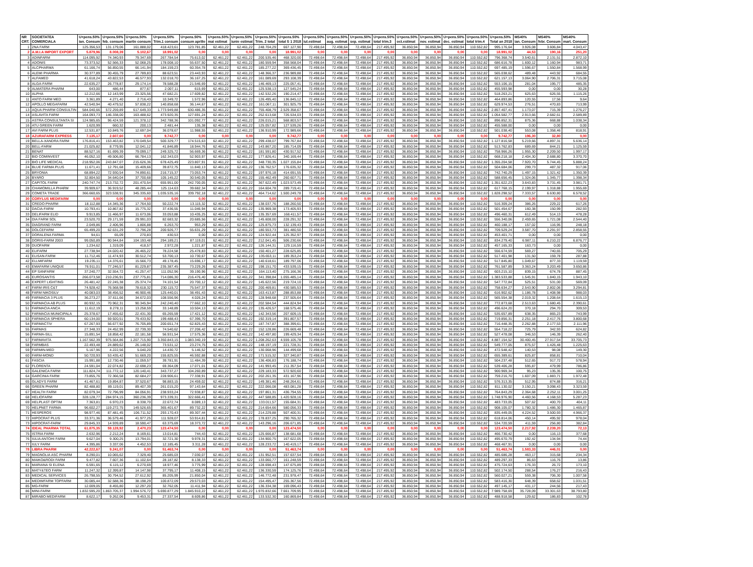| NR CRT. | SOCIETATEA COMERCIALA | U+pens.50% ian. Consum | U+pens.50% feb. consum | U+pens.50% martie consum | U+pens.50% Trim.1 consum | U+pens.50% consum aprilie | U+pens.50% mai estimat | U+pens.50% iunie estimat | U+pens.50% Trim. 2 total | U+pens.50% total S 1 2018 | U+pens.50% iul.estimat | U+pens.50% aug. estimat | U+pens.50% sep. estimat | U+pens.50% total trim.3 | U+pens.50% oct.estimat | U+pens.50% nov. estimat | U+pens.50% dec. estimat | U+pens.50% total trim.4 | U+pens.50% Total an 2018 | MS40% ian. Consum | MS40% febr. Consum | MS40% mart. Consum |
| --- | --- | --- | --- | --- | --- | --- | --- | --- | --- | --- | --- | --- | --- | --- | --- | --- | --- | --- | --- | --- | --- | --- |
| 1 | 2NA FARM | 125.356,53 | 131.179,06 | 161.888,02 | 418.423,61 | 123.781,85 | 62.461,22 | 62.461,22 | 248.704,29 | 667.127,90 | 72.498,64 | 72.498,64 | 72.498,64 | 217.495,92 | 36.850,94 | 36.850,94 | 36.850,94 | 110.552,82 | 995.176,64 | 3.926,08 | 3.606,84 | 4.043,47 |
| 2 | A.M.I.A IMPORT EXPORT | 5.879,96 | 8.008,39 | 5.102,67 | 18.991,02 | 0,00 | 0,00 | 0,00 | 0,00 | 18.991,02 | 0,00 | 0,00 | 0,00 | 0,00 | 0,00 | 0,00 | 0,00 | 0,00 | 18.991,02 | 44,53 | 190,16 | 251,20 |
| 3 | ADINFARM | 114.095,92 | 74.340,93 | 79.347,69 | 267.784,54 | 75.613,02 | 62.461,22 | 62.461,22 | 200.535,46 | 468.320,00 | 72.498,64 | 72.498,64 | 72.498,64 | 217.495,92 | 36.850,94 | 36.850,94 | 36.850,94 | 110.552,82 | 796.368,74 | 3.540,61 | 2.131,51 | 2.872,10 |
| 4 | ADONIS | 73.373,52 | 52.566,33 | 52.068,25 | 178.008,10 | 55.637,50 | 62.461,22 | 62.461,22 | 180.559,94 | 358.568,04 | 72.498,64 | 72.498,64 | 72.498,64 | 217.495,92 | 36.850,94 | 36.850,94 | 36.850,94 | 110.552,82 | 686.616,78 | 1.600,12 | 1.160,94 | 983,71 |
| 5 | ALCPHARMA | 61.166,74 | 56.850,55 | 66.141,94 | 184.159,23 | 60.354,78 | 62.461,22 | 62.461,22 | 185.277,22 | 369.436,45 | 72.498,64 | 72.498,64 | 72.498,64 | 217.495,92 | 36.850,94 | 36.850,94 | 36.850,94 | 110.552,82 | 697.485,19 | 1.596,67 | 1.550,84 | 1.568,99 |
| 6 | ALEMI PHARMA | 30.377,89 | 30.455,79 | 27.789,83 | 88.623,51 | 23.443,93 | 62.461,22 | 62.461,22 | 148.366,37 | 236.989,88 | 72.498,64 | 72.498,64 | 72.498,64 | 217.495,92 | 36.850,94 | 36.850,94 | 36.850,94 | 110.552,82 | 565.038,62 | 489,48 | 443,92 | 684,55 |
| 7 | ALFAMED | 41.618,24 | 43.822,53 | 46.577,93 | 132.018,70 | 36.167,25 | 62.461,22 | 62.461,22 | 161.089,69 | 293.108,39 | 72.498,64 | 72.498,64 | 72.498,64 | 217.495,92 | 36.850,94 | 36.850,94 | 36.850,94 | 110.552,82 | 621.157,13 | 3.064,90 | 2.706,31 | 3.715,08 |
| 8 | ALGA-FARM | 22.635,27 | 26.778,87 | 29.174,14 | 78.588,28 | 21.546,69 | 62.461,22 | 62.461,22 | 146.469,13 | 225.057,41 | 72.498,64 | 72.498,64 | 72.498,64 | 217.495,92 | 36.850,94 | 36.850,94 | 36.850,94 | 110.552,82 | 553.106,15 | 281,04 | 195,77 | 485,35 |
| 9 | ALMATERA PHARM | 643,00 | 486,44 | 877,67 | 2.007,11 | 615,69 | 62.461,22 | 62.461,22 | 125.538,13 | 127.545,24 | 72.498,64 | 72.498,64 | 72.498,64 | 217.495,92 | 36.850,94 | 36.850,94 | 36.850,94 | 110.552,82 | 455.593,98 | 0,00 | 0,00 | 30,28 |
| 10 | ALPHA | 12.212,66 | 12.143,99 | 23.325,56 | 47.682,21 | 17.609,82 | 62.461,22 | 62.461,22 | 142.532,26 | 190.214,47 | 72.498,64 | 72.498,64 | 72.498,64 | 217.495,92 | 36.850,94 | 36.850,94 | 36.850,94 | 110.552,82 | 518.263,21 | 625,63 | 626,55 | 1.115,26 |
| 11 | ANTO FARM MED | 3.361,89 | 4.271,40 | 2.716,43 | 10.349,72 | 1.572,96 | 62.461,22 | 62.461,22 | 126.495,40 | 136.845,12 | 72.498,64 | 72.498,64 | 72.498,64 | 217.495,92 | 36.850,94 | 36.850,94 | 36.850,94 | 110.552,82 | 464.893,86 | 120,55 | 17,56 | 9,64 |
| 12 | APOLLO MEGAFARM | 42.540,94 | 40.479,52 | 57.838,22 | 140.858,68 | 36.144,67 | 62.461,22 | 62.461,22 | 161.067,11 | 301.925,79 | 72.498,64 | 72.498,64 | 72.498,64 | 217.495,92 | 36.850,94 | 36.850,94 | 36.850,94 | 110.552,82 | 629.974,53 | 276,51 | 470,83 | 713,99 |
| 13 | AQUA PHARM CONSULTIN | 584.040,66 | 572.259,89 | 617.649,33 | 1.773.949,88 | 630.486,35 | 62.461,22 | 62.461,22 | 755.408,79 | 2.529.358,67 | 72.498,64 | 72.498,64 | 72.498,64 | 217.495,92 | 36.850,94 | 36.850,94 | 36.850,94 | 110.552,82 | 2.857.407,41 | 1.173,07 | 715,39 | 1.276,27 |
| 14 | ASLAVITA FARM | 164.093,73 | 146.338,00 | 163.488,62 | 473.920,35 | 127.691,24 | 62.461,22 | 62.461,22 | 252.613,68 | 726.534,03 | 72.498,64 | 72.498,64 | 72.498,64 | 217.495,92 | 36.850,94 | 36.850,94 | 36.850,94 | 110.552,82 | 1.054.582,77 | 2.913,66 | 2.682,61 | 2.589,89 |
| 15 | ASTRA CONSULTANTA SI | 124.985,65 | 96.424,59 | 121.378,12 | 342.788,36 | 101.092,77 | 62.461,22 | 62.461,22 | 226.015,21 | 568.803,57 | 72.498,64 | 72.498,64 | 72.498,64 | 217.495,92 | 36.850,94 | 36.850,94 | 36.850,94 | 110.552,82 | 896.852,31 | 875,36 | 668,88 | 1.038,34 |
| 16 | ATU GREEN FARM | 1.620,99 | 660,32 | 200,13 | 2.481,44 | 135,38 | 62.461,22 | 62.461,22 | 125.057,82 | 127.539,26 | 72.498,64 | 72.498,64 | 72.498,64 | 217.495,92 | 36.850,94 | 36.850,94 | 36.850,94 | 110.552,82 | 455.588,00 | 0,00 | 0,00 | 0,00 |
| 17 | AVI FARM PLUS | 12.531,87 | 10.849,76 | 12.697,04 | 36.078,67 | 11.988,55 | 62.461,22 | 62.461,22 | 136.910,99 | 172.989,66 | 72.498,64 | 72.498,64 | 72.498,64 | 217.495,92 | 36.850,94 | 36.850,94 | 36.850,94 | 110.552,82 | 501.038,40 | 553,08 | 1.358,46 | 818,91 |
| 18 | AZURAFARM EXPRESS | 7.135,17 | 2.607,60 | 0,00 | 9.742,77 | 0,00 | 0,00 | 0,00 | 0,00 | 9.742,77 | 0,00 | 0,00 | 0,00 | 0,00 | 0,00 | 0,00 | 0,00 | 0,00 | 9.742,77 | 196,30 | 32,80 | 0,00 |
| 19 | BELLA-XANDRA FARM | 176.816,41 | 153.463,82 | 170.049,54 | 500.329,77 | 174.515,63 | 62.461,22 | 62.461,22 | 299.438,07 | 799.767,84 | 72.498,64 | 72.498,64 | 72.498,64 | 217.495,92 | 36.850,94 | 36.850,94 | 36.850,94 | 110.552,82 | 1.127.816,58 | 5.219,66 | 4.897,31 | 5.636,14 |
| 20 | BELL-FARM | 21.025,82 | 8.779,95 | 12.041,12 | 41.846,89 | 18.944,76 | 62.461,22 | 62.461,22 | 143.867,20 | 185.714,09 | 72.498,64 | 72.498,64 | 72.498,64 | 217.495,92 | 36.850,94 | 36.850,94 | 36.850,94 | 110.552,82 | 513.762,83 | 689,69 | 844,21 | 1.125,59 |
| 21 | BENAT | 88.527,16 | 81.699,39 | 79.099,17 | 249.325,72 | 56.669,36 | 62.461,22 | 62.461,22 | 181.591,80 | 430.917,52 | 72.498,64 | 72.498,64 | 72.498,64 | 217.495,92 | 36.850,94 | 36.850,94 | 36.850,94 | 110.552,82 | 758.966,26 | 1.955,30 | 2.209,50 | 1.997,17 |
| 22 | BID COMINVEST | 46.052,10 | 49.506,80 | 66.784,13 | 162.343,03 | 52.903,97 | 62.461,22 | 62.461,22 | 177.826,41 | 340.169,44 | 72.498,64 | 72.498,64 | 72.498,64 | 217.495,92 | 36.850,94 | 36.850,94 | 36.850,94 | 110.552,82 | 668.218,18 | 2.404,30 | 2.688,80 | 3.370,70 |
| 23 | BIO LIFE MEDICAL | 218.952,06 | 243.847,07 | 215.626,36 | 678.425,49 | 223.807,91 | 62.461,22 | 62.461,22 | 348.730,35 | 1.027.155,84 | 72.498,64 | 72.498,64 | 72.498,64 | 217.495,92 | 36.850,94 | 36.850,94 | 36.850,94 | 110.552,82 | 1.355.204,58 | 7.920,70 | 5.744,45 | 5.888,24 |
| 24 | BLUE FARMA PLUS | 11.671,41 | 12.791,68 | 15.409,66 | 39.872,75 | 11.840,13 | 62.461,22 | 62.461,22 | 136.762,57 | 176.635,32 | 72.498,64 | 72.498,64 | 72.498,64 | 217.495,92 | 36.850,94 | 36.850,94 | 36.850,94 | 110.552,82 | 504.684,06 | 299,73 | 487,32 | 917,06 |
| 25 | BRYONIA | 68.894,22 | 72.930,54 | 74.890,61 | 216.715,37 | 73.053,74 | 62.461,22 | 62.461,22 | 197.976,18 | 414.691,55 | 72.498,64 | 72.498,64 | 72.498,64 | 217.495,92 | 36.850,94 | 36.850,94 | 36.850,94 | 110.552,82 | 742.740,29 | 1.497,15 | 1.321,42 | 1.350,39 |
| 26 | BYARO | 32.804,50 | 34.640,04 | 37.700,68 | 105.145,22 | 30.540,05 | 62.461,22 | 62.461,22 | 155.462,49 | 260.607,71 | 72.498,64 | 72.498,64 | 72.498,64 | 217.495,92 | 36.850,94 | 36.850,94 | 36.850,94 | 110.552,82 | 588.656,45 | 1.324,06 | 1.345,77 | 1.398,34 |
| 27 | CAPITOL FARM | 240.747,74 | 213.732,72 | 201.470,54 | 655.951,00 | 242.700,05 | 62.461,22 | 62.461,22 | 367.622,49 | 1.023.573,49 | 72.498,64 | 72.498,64 | 72.498,64 | 217.495,92 | 36.850,94 | 36.850,94 | 36.850,94 | 110.552,82 | 1.351.622,23 | 3.643,83 | 3.731,45 | 3.981,71 |
| 28 | CHAMOMILLA PHARM | 39.909,67 | 36.919,52 | 48.285,44 | 125.114,63 | 39.682,34 | 62.461,22 | 62.461,22 | 164.604,78 | 289.719,41 | 72.498,64 | 72.498,64 | 72.498,64 | 217.495,92 | 36.850,94 | 36.850,94 | 36.850,94 | 110.552,82 | 617.768,15 | 2.199,97 | 1.318,88 | 1.955,69 |
| 29 | COMETA TRADE | 366.660,65 | 323.538,91 | 345.335,60 | 1.035.535,16 | 339.792,18 | 62.461,22 | 62.461,22 | 464.714,62 | 1.500.249,78 | 72.498,64 | 72.498,64 | 72.498,64 | 217.495,92 | 36.850,94 | 36.850,94 | 36.850,94 | 110.552,82 | 1.828.298,52 | 7.333,57 | 6.630,80 | 6.578,52 |
| 30 | CORYLUS MEDIFARM | 0,00 | 0,00 | 0,00 | 0,00 | 0,00 | 0,00 | 0,00 | 0,00 | 0,00 | 0,00 | 0,00 | 0,00 | 0,00 | 0,00 | 0,00 | 0,00 | 0,00 | 0,00 | 0,00 | 0,00 | 0,00 |
| 31 | CREDO PHARM | 18.112,88 | 14.345,36 | 17.764,50 | 50.222,74 | 13.115,32 | 62.461,22 | 62.461,22 | 138.037,76 | 188.260,50 | 72.498,64 | 72.498,64 | 72.498,64 | 217.495,92 | 36.850,94 | 36.850,94 | 36.850,94 | 110.552,82 | 516.309,24 | 386,26 | 229,22 | 617,26 |
| 32 | DACIA-FARM | 10.793,41 | 10.867,82 | 15.775,32 | 37.436,55 | 11.046,94 | 62.461,22 | 62.461,22 | 135.969,38 | 173.405,93 | 72.498,64 | 72.498,64 | 72.498,64 | 217.495,92 | 36.850,94 | 36.850,94 | 36.850,94 | 110.552,82 | 501.454,67 | 160,38 | 150,99 | 282,93 |
| 33 | DELIFARM ELID | 9.913,85 | 11.466,97 | 11.673,06 | 33.053,88 | 10.435,25 | 62.461,22 | 62.461,22 | 135.357,69 | 168.411,57 | 72.498,64 | 72.498,64 | 72.498,64 | 217.495,92 | 36.850,94 | 36.850,94 | 36.850,94 | 110.552,82 | 496.460,31 | 612,49 | 514,13 | 478,28 |
| 34 | DIA FARM SOL | 23.520,70 | 29.171,59 | 29.991,03 | 82.683,32 | 20.685,56 | 62.461,22 | 62.461,22 | 145.608,00 | 228.291,32 | 72.498,64 | 72.498,64 | 72.498,64 | 217.495,92 | 36.850,94 | 36.850,94 | 36.850,94 | 110.552,82 | 556.340,06 | 2.459,65 | 1.721,08 | 2.544,40 |
| 35 | DIAGRAND FARM | 2.049,86 | 2.406,96 | 1.806,88 | 6.263,70 | 953,29 | 62.461,22 | 62.461,22 | 125.875,73 | 132.139,43 | 72.498,64 | 72.498,64 | 72.498,64 | 217.495,92 | 36.850,94 | 36.850,94 | 36.850,94 | 110.552,82 | 460.188,17 | 157,02 | 116,95 | 248,18 |
| 36 | DOLCEFARM | 65.499,20 | 62.631,29 | 72.796,28 | 200.926,77 | 55.631,29 | 62.461,22 | 62.461,22 | 180.553,73 | 381.480,50 | 72.498,64 | 72.498,64 | 72.498,64 | 217.495,92 | 36.850,94 | 36.850,94 | 36.850,94 | 110.552,82 | 709.529,24 | 3.587,70 | 2.291,97 | 2.858,55 |
| 37 | DORALENA FARMA | 94,61 | 65,09 | 270,83 | 430,53 | 0,00 | 62.461,22 | 62.461,22 | 124.922,44 | 125.352,97 | 72.498,64 | 72.498,64 | 72.498,64 | 217.495,92 | 36.850,94 | 36.850,94 | 36.850,94 | 110.552,82 | 453.401,71 | 0,00 | 0,00 | 0,00 |
| 38 | DORIS-FARM 2003 | 99.050,89 | 90.944,84 | 104.193,48 | 294.189,21 | 87.119,01 | 62.461,22 | 62.461,22 | 212.041,45 | 506.230,66 | 72.498,64 | 72.498,64 | 72.498,64 | 217.495,92 | 36.850,94 | 36.850,94 | 36.850,94 | 110.552,82 | 834.279,40 | 6.987,11 | 6.210,22 | 6.876,77 |
| 39 | DUOFARM | 1.234,62 | 1.319,09 | 418,57 | 2.972,28 | 1.221,87 | 62.461,22 | 62.461,22 | 126.144,31 | 129.116,59 | 72.498,64 | 72.498,64 | 72.498,64 | 217.495,92 | 36.850,94 | 36.850,94 | 36.850,94 | 110.552,82 | 457.165,33 | 163,73 | 0,00 | 0,00 |
| 40 | ELIFARM | 27.738,94 | 24.020,42 | 26.465,22 | 78.224,58 | 25.478,83 | 62.461,22 | 62.461,22 | 150.401,27 | 228.625,85 | 72.498,64 | 72.498,64 | 72.498,64 | 217.495,92 | 36.850,94 | 36.850,94 | 36.850,94 | 110.552,82 | 556.674,59 | 569,27 | 740,65 | 705,29 |
| 41 | ELISAN-FARM | 11.712,46 | 11.474,93 | 30.512,74 | 53.700,13 | 10.730,67 | 62.461,22 | 62.461,22 | 135.653,11 | 189.353,24 | 72.498,64 | 72.498,64 | 72.498,64 | 217.495,92 | 36.850,94 | 36.850,94 | 36.850,94 | 110.552,82 | 517.401,98 | 131,50 | 159,78 | 287,88 |
| 42 | ELLMIFARM | 19.235,11 | 14.376,61 | 15.566,73 | 49.178,45 | 15.696,17 | 62.461,22 | 62.461,22 | 140.618,61 | 189.797,06 | 72.498,64 | 72.498,64 | 72.498,64 | 217.495,92 | 36.850,94 | 36.850,94 | 36.850,94 | 110.552,82 | 517.845,80 | 1.049,67 | 877,33 | 1.119,59 |
| 43 | EMAFARM UNIQUE | 76.911,01 | 77.246,57 | 81.229,87 | 235.387,45 | 73.229,26 | 62.461,22 | 62.461,22 | 198.151,70 | 433.539,15 | 72.498,64 | 72.498,64 | 72.498,64 | 217.495,92 | 36.850,94 | 36.850,94 | 36.850,94 | 110.552,82 | 761.587,89 | 3.363,24 | 3.203,49 | 3.650,86 |
| 44 | EP SANFARM | 37.240,77 | 32.554,72 | 41.257,47 | 111.052,96 | 39.190,96 | 62.461,22 | 62.461,22 | 164.113,40 | 275.166,36 | 72.498,64 | 72.498,64 | 72.498,64 | 217.495,92 | 36.850,94 | 36.850,94 | 36.850,94 | 110.552,82 | 603.215,10 | 839,15 | 674,78 | 887,45 |
| 45 | EUROSANTIS | 266.073,58 | 210.236,91 | 237.775,81 | 714.086,30 | 216.476,40 | 62.461,22 | 62.461,22 | 341.398,84 | 1.055.485,14 | 72.498,64 | 72.498,64 | 72.498,64 | 217.495,92 | 36.850,94 | 36.850,94 | 36.850,94 | 110.552,82 | 1.383.533,88 | 1.545,91 | 1.840,15 | 1.943,10 |
| 46 | EXPERT LIGHTING | 26.481,42 | 22.245,38 | 25.374,74 | 74.101,54 | 20.700,12 | 62.461,22 | 62.461,22 | 145.622,56 | 219.724,10 | 72.498,64 | 72.498,64 | 72.498,64 | 217.495,92 | 36.850,94 | 36.850,94 | 36.850,94 | 110.552,82 | 547.772,84 | 525,51 | 531,00 | 569,09 |
| 47 | FARM IRIS C&T | 74.928,42 | 76.568,98 | 78.618,32 | 230.115,72 | 75.547,37 | 62.461,22 | 62.461,22 | 200.469,81 | 430.585,53 | 72.498,64 | 72.498,64 | 72.498,64 | 217.495,92 | 36.850,94 | 36.850,94 | 36.850,94 | 110.552,82 | 758.634,27 | 2.543,90 | 2.802,06 | 3.294,81 |
| 48 | FARM NIKOSILV | 40.083,03 | 38.456,52 | 46.900,46 | 125.440,01 | 38.491,43 | 62.461,22 | 62.461,22 | 163.413,87 | 288.853,88 | 72.498,64 | 72.498,64 | 72.498,64 | 217.495,92 | 36.850,94 | 36.850,94 | 36.850,94 | 110.552,82 | 616.902,62 | 1.186,78 | 1.408,98 | 988,03 |
| 49 | FARMACIA 3 PLUS | 36.273,27 | 37.611,66 | 34.672,03 | 108.556,96 | 4.026,24 | 62.461,22 | 62.461,22 | 128.948,68 | 237.505,64 | 72.498,64 | 72.498,64 | 72.498,64 | 217.495,92 | 36.850,94 | 36.850,94 | 36.850,94 | 110.552,82 | 565.554,38 | 2.019,32 | 1.208,64 | 1.615,13 |
| 50 | FARMACIA AB PLUS | 80.932,15 | 70.962,31 | 90.345,94 | 242.240,40 | 77.662,10 | 62.461,22 | 62.461,22 | 202.584,54 | 444.824,94 | 72.498,64 | 72.498,64 | 72.498,64 | 217.495,92 | 36.850,94 | 36.850,94 | 36.850,94 | 110.552,82 | 772.873,68 | 2.513,63 | 1.680,45 | 2.390,61 |
| 51 | FARMACIA ANCA | 11.612,19 | 8.278,11 | 13.258,59 | 33.148,89 | 10.504,13 | 62.461,22 | 62.461,22 | 135.426,57 | 168.575,46 | 72.498,64 | 72.498,64 | 72.498,64 | 217.495,92 | 36.850,94 | 36.850,94 | 36.850,94 | 110.552,82 | 496.624,20 | 370,18 | 294,70 | 309,53 |
| 52 | FARMACIA MUNICIPALA | 25.378,67 | 17.455,62 | 22.431,30 | 65.265,59 | 17.421,12 | 62.461,22 | 62.461,22 | 142.343,56 | 207.609,15 | 72.498,64 | 72.498,64 | 72.498,64 | 217.495,92 | 36.850,94 | 36.850,94 | 36.850,94 | 110.552,82 | 535.657,89 | 638,35 | 865,23 | 743,99 |
| 53 | FARMACIA SPHERA | 60.134,00 | 59.920,51 | 79.433,92 | 199.488,43 | 67.396,70 | 62.461,22 | 62.461,22 | 192.319,14 | 391.807,57 | 72.498,64 | 72.498,64 | 72.498,64 | 217.495,92 | 36.850,94 | 36.850,94 | 36.850,94 | 110.552,82 | 719.856,31 | 2.251,18 | 2.417,76 | 3.800,68 |
| 54 | FARMACTIV | 67.267,93 | 56.677,92 | 76.705,89 | 200.651,74 | 62.825,43 | 62.461,22 | 62.461,22 | 187.747,87 | 388.399,61 | 72.498,64 | 72.498,64 | 72.498,64 | 217.495,92 | 36.850,94 | 36.850,94 | 36.850,94 | 110.552,82 | 716.448,35 | 2.262,88 | 2.177,53 | 2.111,96 |
| 55 | FARMAS | 27.348,33 | 24.452,99 | 22.739,30 | 74.540,62 | 27.206,42 | 62.461,22 | 62.461,22 | 152.128,86 | 226.669,48 | 72.498,64 | 72.498,64 | 72.498,64 | 217.495,92 | 36.850,94 | 36.850,94 | 36.850,94 | 110.552,82 | 554.718,22 | 725,79 | 342,93 | 624,82 |
| 56 | FARMA-SILL | 15.891,54 | 18.858,42 | 22.181,58 | 56.931,54 | 17.575,36 | 62.461,22 | 62.461,22 | 142.497,80 | 199.429,34 | 72.498,64 | 72.498,64 | 72.498,64 | 217.495,92 | 36.850,94 | 36.850,94 | 36.850,94 | 110.552,82 | 527.478,08 | 346,53 | 146,39 | 262,40 |
| 57 | FARMAVITA | 1.167.562,39 | 975.564,86 | 1.207.715,90 | 3.350.843,15 | 1.083.340,19 | 62.461,22 | 62.461,22 | 1.208.262,63 | 4.559.105,78 | 72.498,64 | 72.498,64 | 72.498,64 | 217.495,92 | 36.850,94 | 36.850,94 | 36.850,94 | 110.552,82 | 4.887.154,52 | 30.400,45 | 27.917,54 | 33.705,73 |
| 58 | FARMBAS | 22.493,48 | 24.889,62 | 26.148,02 | 73.531,12 | 23.274,75 | 62.461,22 | 62.461,22 | 148.197,19 | 221.728,31 | 72.498,64 | 72.498,64 | 72.498,64 | 217.495,92 | 36.850,94 | 36.850,94 | 36.850,94 | 110.552,82 | 549.777,05 | 875,57 | 1.426,48 | 1.225,63 |
| 59 | FARMIN-MED | 5.167,96 | 4.222,56 | 5.040,20 | 14.430,72 | 5.146,52 | 62.461,22 | 62.461,22 | 130.068,96 | 144.499,68 | 72.498,64 | 72.498,64 | 72.498,64 | 217.495,92 | 36.850,94 | 36.850,94 | 36.850,94 | 110.552,82 | 472.548,42 | 140,53 | 98,08 | 149,30 |
| 60 | FARM-MOND | 50.720,93 | 53.435,42 | 51.669,20 | 155.825,55 | 46.592,88 | 62.461,22 | 62.461,22 | 171.515,32 | 327.340,87 | 72.498,64 | 72.498,64 | 72.498,64 | 217.495,92 | 36.850,94 | 36.850,94 | 36.850,94 | 110.552,82 | 655.389,61 | 825,87 | 858,81 | 710,04 |
| 61 | FASCIA | 15.991,88 | 12.730,46 | 11.059,57 | 39.781,91 | 11.484,39 | 62.461,22 | 62.461,22 | 136.406,83 | 176.188,74 | 72.498,64 | 72.498,64 | 72.498,64 | 217.495,92 | 36.850,94 | 36.850,94 | 36.850,94 | 110.552,82 | 504.237,48 | 512,65 | 917,72 | 578,94 |
| 62 | FLORENTA | 24.591,04 | 22.074,82 | 22.698,23 | 69.364,09 | 17.071,01 | 62.461,22 | 62.461,22 | 141.993,45 | 211.357,54 | 72.498,64 | 72.498,64 | 72.498,64 | 217.495,92 | 36.850,94 | 36.850,94 | 36.850,94 | 110.552,82 | 539.406,28 | 595,87 | 479,99 | 786,86 |
| 63 | GALENICA FARM | 111.824,74 | 111.772,12 | 120.140,41 | 343.737,27 | 104.260,89 | 62.461,22 | 62.461,22 | 229.183,33 | 572.920,60 | 72.498,64 | 72.498,64 | 72.498,64 | 217.495,92 | 36.850,94 | 36.850,94 | 36.850,94 | 110.552,82 | 900.969,34 | 95,23 | 135,35 | 100,75 |
| 64 | GARCINIA FARM | 73.855,76 | 72.366,58 | 82.684,27 | 228.906,61 | 77.338,91 | 62.461,22 | 62.461,22 | 202.261,35 | 431.167,96 | 72.498,64 | 72.498,64 | 72.498,64 | 217.495,92 | 36.850,94 | 36.850,94 | 36.850,94 | 110.552,82 | 759.216,70 | 1.607,09 | 1.883,71 | 1.972,48 |
| 65 | GLADYS FARM | 41.467,61 | 19.894,87 | 37.520,67 | 98.883,15 | 24.459,02 | 62.461,22 | 62.461,22 | 149.381,46 | 248.264,61 | 72.498,64 | 72.498,64 | 72.498,64 | 217.495,92 | 36.850,94 | 36.850,94 | 36.850,94 | 110.552,82 | 576.313,35 | 512,95 | 874,88 | 316,21 |
| 66 | GREEN PHARM | 82.488,80 | 89.119,01 | 89.407,39 | 261.015,20 | 97.143,64 | 62.461,22 | 62.461,22 | 222.066,08 | 483.081,28 | 72.498,64 | 72.498,64 | 72.498,64 | 217.495,92 | 36.850,94 | 36.850,94 | 36.850,94 | 110.552,82 | 811.130,02 | 3.150,21 | 3.098,43 | 3.323,59 |
| 67 | HEALTH FARM | 82.079,34 | 72.796,99 | 84.056,91 | 238.933,24 | 72.938,87 | 62.461,22 | 62.461,22 | 197.861,31 | 436.794,55 | 72.498,64 | 72.498,64 | 72.498,64 | 217.495,92 | 36.850,94 | 36.850,94 | 36.850,94 | 110.552,82 | 764.843,29 | 2.364,68 | 2.252,11 | 3.001,25 |
| 68 | HELIOFARM | 328.128,77 | 284.974,15 | 360.236,39 | 973.339,31 | 322.666,41 | 62.461,22 | 62.461,22 | 447.588,85 | 1.420.928,16 | 72.498,64 | 72.498,64 | 72.498,64 | 217.495,92 | 36.850,94 | 36.850,94 | 36.850,94 | 110.552,82 | 1.748.976,90 | 4.460,56 | 4.168,53 | 5.287,23 |
| 69 | HELPLAST OPTIM | 7.363,81 | 6.970,23 | 8.338,70 | 22.672,74 | 8.089,13 | 62.461,22 | 62.461,22 | 133.011,57 | 155.684,31 | 72.498,64 | 72.498,64 | 72.498,64 | 217.495,92 | 36.850,94 | 36.850,94 | 36.850,94 | 110.552,82 | 483.733,05 | 507,62 | 400,70 | 404,11 |
| 70 | HELPNET FARMA | 96.602,27 | 119.272,75 | 149.526,65 | 365.401,67 | 89.732,22 | 62.461,22 | 62.461,22 | 214.654,66 | 580.056,33 | 72.498,64 | 72.498,64 | 72.498,64 | 217.495,92 | 36.850,94 | 36.850,94 | 36.850,94 | 110.552,82 | 908.105,07 | 1.780,32 | 1.486,30 | 1.465,87 |
| 71 | HESPEROS | 98.977,46 | 87.481,45 | 106.711,52 | 293.170,43 | 89.307,44 | 62.461,22 | 62.461,22 | 214.229,88 | 507.400,31 | 72.498,64 | 72.498,64 | 72.498,64 | 217.495,92 | 36.850,94 | 36.850,94 | 36.850,94 | 110.552,82 | 835.449,05 | 4.224,52 | 3.500,93 | 4.966,37 |
| 72 | HIPOCRAT PLUS | 33.371,36 | 36.579,46 | 41.977,25 | 111.928,07 | 53.914,81 | 62.461,22 | 62.461,22 | 178.837,25 | 290.765,32 | 72.498,64 | 72.498,64 | 72.498,64 | 217.495,92 | 36.850,94 | 36.850,94 | 36.850,94 | 110.552,82 | 618.814,06 | 450,14 | 495,92 | 978,04 |
| 73 | HIPOCRAT-FARM | 29.845,33 | 14.939,89 | 18.590,47 | 63.375,69 | 18.373,72 | 62.461,22 | 62.461,22 | 143.296,16 | 206.671,85 | 72.498,64 | 72.498,64 | 72.498,64 | 217.495,92 | 36.850,94 | 36.850,94 | 36.850,94 | 110.552,82 | 534.720,59 | 411,59 | 256,80 | 382,84 |
| 74 | IDEAL PHARMA TOTAL | 61.875,35 | 59.128,92 | 2.470,23 | 123.474,50 | 0,00 | 0,00 | 0,00 | 0,00 | 123.474,50 | 0,00 | 0,00 | 0,00 | 0,00 | 0,00 | 0,00 | 0,00 | 0,00 | 123.474,50 | 2.217,92 | 2.239,20 | 72,13 |
| 75 | ISTRIA FARM | 2.632,96 | 2.212,24 | 8.169,61 | 13.014,81 | 744,43 | 62.461,22 | 62.461,22 | 125.666,87 | 138.681,68 | 72.498,64 | 72.498,64 | 72.498,64 | 217.495,92 | 36.850,94 | 36.850,94 | 36.850,94 | 110.552,82 | 466.730,42 | 0,00 | 116,13 | 377,68 |
| 76 | IULIA ANTOHI FARM | 9.627,04 | 9.300,25 | 13.794,01 | 32.721,30 | 9.978,31 | 62.461,22 | 62.461,22 | 134.900,75 | 167.622,05 | 72.498,64 | 72.498,64 | 72.498,64 | 217.495,92 | 36.850,94 | 36.850,94 | 36.850,94 | 110.552,82 | 495.670,79 | 192,42 | 134,94 | 74,44 |
| 77 | IULY FARM | 4.395,86 | 3.337,06 | 4.452,53 | 12.185,45 | 3.311,28 | 62.461,22 | 62.461,22 | 128.233,72 | 140.419,17 | 72.498,64 | 72.498,64 | 72.498,64 | 217.495,92 | 36.850,94 | 36.850,94 | 36.850,94 | 110.552,82 | 468.467,91 | 0,00 | 0,00 | 0,00 |
| 78 | LIBRA PHARM | 42.222,67 | 9.241,07 | 0,00 | 51.463,74 | 0,00 | 0,00 | 0,00 | 0,00 | 51.463,74 | 0,00 | 0,00 | 0,00 | 0,00 | 0,00 | 0,00 | 0,00 | 0,00 | 51.463,74 | 1.583,33 | 446,01 | 0,00 |
| 79 | MAGNOLIA ASC PHARM | 8.290,01 | 10.065,62 | 7.329,40 | 25.685,03 | 7.030,07 | 62.461,22 | 62.461,22 | 131.952,51 | 157.637,54 | 72.498,64 | 72.498,64 | 72.498,64 | 217.495,92 | 36.850,94 | 36.850,94 | 36.850,94 | 110.552,82 | 485.686,28 | 463,17 | 315,68 | 234,34 |
| 80 | MAIKO&RODI FARM | 9.477,82 | 7.607,36 | 11.102,64 | 28.187,82 | 8.138,33 | 62.461,22 | 62.461,22 | 133.060,77 | 161.248,59 | 72.498,64 | 72.498,64 | 72.498,64 | 217.495,92 | 36.850,94 | 36.850,94 | 36.850,94 | 110.552,82 | 489.297,33 | 86,63 | 116,76 | 13,86 |
| 81 | MARIANA SI ELENA | 6.591,65 | 6.115,12 | 6.270,69 | 18.977,46 | 3.775,99 | 62.461,22 | 62.461,22 | 128.698,43 | 147.675,89 | 72.498,64 | 72.498,64 | 72.498,64 | 217.495,92 | 36.850,94 | 36.850,94 | 36.850,94 | 110.552,82 | 475.724,63 | 176,33 | 26,72 | 173,10 |
| 82 | MATY&TEO FARM | 11.247,32 | 12.399,87 | 14.147,98 | 37.795,17 | 11.408,15 | 62.461,22 | 62.461,22 | 136.330,59 | 174.125,76 | 72.498,64 | 72.498,64 | 72.498,64 | 217.495,92 | 36.850,94 | 36.850,94 | 36.850,94 | 110.552,82 | 502.174,50 | 288,54 | 176,27 | 216,43 |
| 83 | MEDICAL SERVICES | 26.798,55 | 30.794,52 | 27.612,92 | 85.205,99 | 21.850,04 | 62.461,22 | 62.461,22 | 146.772,48 | 231.978,47 | 72.498,64 | 72.498,64 | 72.498,64 | 217.495,92 | 36.850,94 | 36.850,94 | 36.850,94 | 110.552,82 | 560.027,21 | 559,38 | 706,30 | 1.007,58 |
| 84 | MEDIMFARM TOPFARM | 30.085,44 | 32.588,36 | 38.198,29 | 100.872,09 | 29.573,03 | 62.461,22 | 62.461,22 | 154.495,47 | 255.367,56 | 72.498,64 | 72.498,64 | 72.498,64 | 217.495,92 | 36.850,94 | 36.850,94 | 36.850,94 | 110.552,82 | 583.416,30 | 648,39 | 658,62 | 1.031,51 |
| 85 | MG-FARM | 12.009,05 | 8.455,80 | 12.297,20 | 32.762,05 | 11.411,94 | 62.461,22 | 62.461,22 | 136.334,38 | 169.096,43 | 72.498,64 | 72.498,64 | 72.498,64 | 217.495,92 | 36.850,94 | 36.850,94 | 36.850,94 | 110.552,82 | 497.145,17 | 431,17 | 244,56 | 217,43 |
| 86 | MINI-FARM | 1.832.595,20 | 1.863.705,37 | 1.994.576,72 | 5.690.877,29 | 1.845.910,22 | 62.461,22 | 62.461,22 | 1.970.832,66 | 7.661.709,95 | 72.498,64 | 72.498,64 | 72.498,64 | 217.495,92 | 36.850,94 | 36.850,94 | 36.850,94 | 110.552,82 | 7.989.758,69 | 35.728,09 | 33.301,63 | 38.793,80 |
| 87 | MIRABO MEDIFARM | 8.622,17 | 9.262,06 | 9.453,31 | 27.337,54 | 8.609,86 | 62.461,22 | 62.461,22 | 133.532,30 | 160.869,84 | 72.498,64 | 72.498,64 | 72.498,64 | 217.495,92 | 36.850,94 | 36.850,94 | 36.850,94 | 110.552,82 | 488.918,58 | 129,62 | 186,83 | 102,78 |